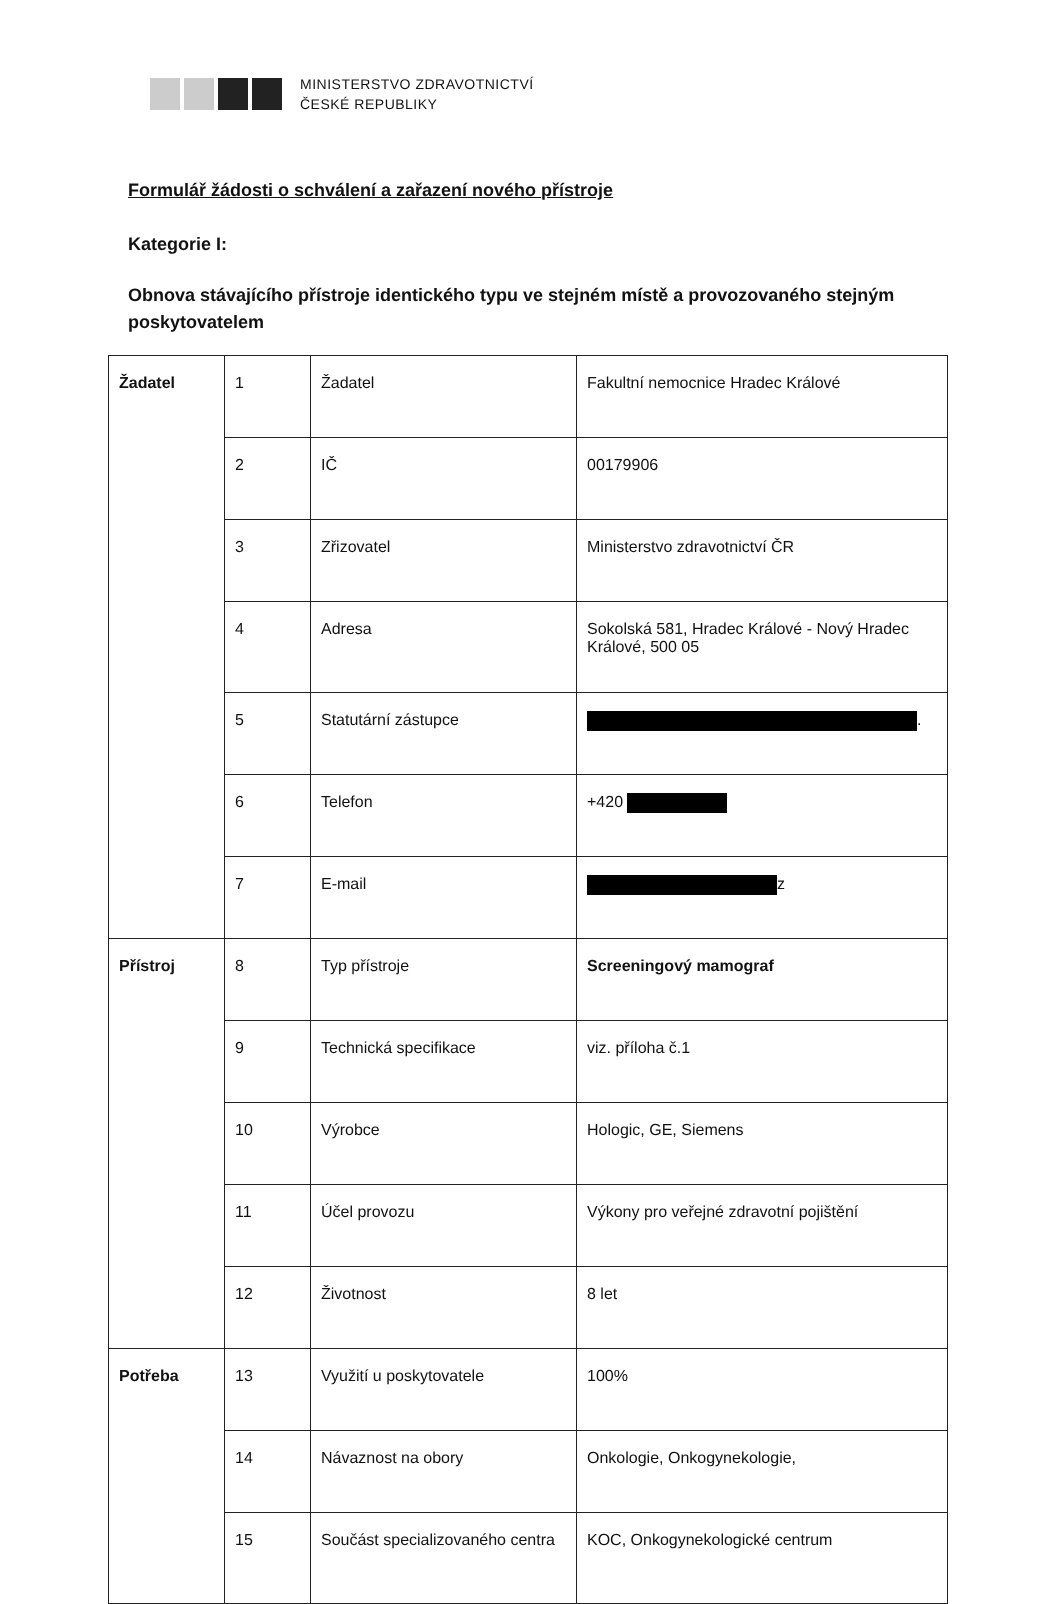MINISTERSTVO ZDRAVOTNICTVÍ
ČESKÉ REPUBLIKY
Formulář žádosti o schválení a zařazení nového přístroje
Kategorie I:
Obnova stávajícího přístroje identického typu ve stejném místě a provozovaného stejným poskytovatelem
| Žadatel | 1 | Žadatel | Fakultní nemocnice Hradec Králové |
| | 2 | IČ | 00179906 |
| | 3 | Zřizovatel | Ministerstvo zdravotnictví ČR |
| | 4 | Adresa | Sokolská 581, Hradec Králové - Nový Hradec Králové, 500 05 |
| | 5 | Statutární zástupce | . |
| | 6 | Telefon | +420 |
| | 7 | E-mail | z |
| Přístroj | 8 | Typ přístroje | Screeningový mamograf |
| | 9 | Technická specifikace | viz. příloha č.1 |
| | 10 | Výrobce | Hologic, GE, Siemens |
| | 11 | Účel provozu | Výkony pro veřejné zdravotní pojištění |
| | 12 | Životnost | 8 let |
| Potřeba | 13 | Využití u poskytovatele | 100% |
| | 14 | Návaznost na obory | Onkologie, Onkogynekologie, |
| | 15 | Součást specializovaného centra | KOC, Onkogynekologické centrum |